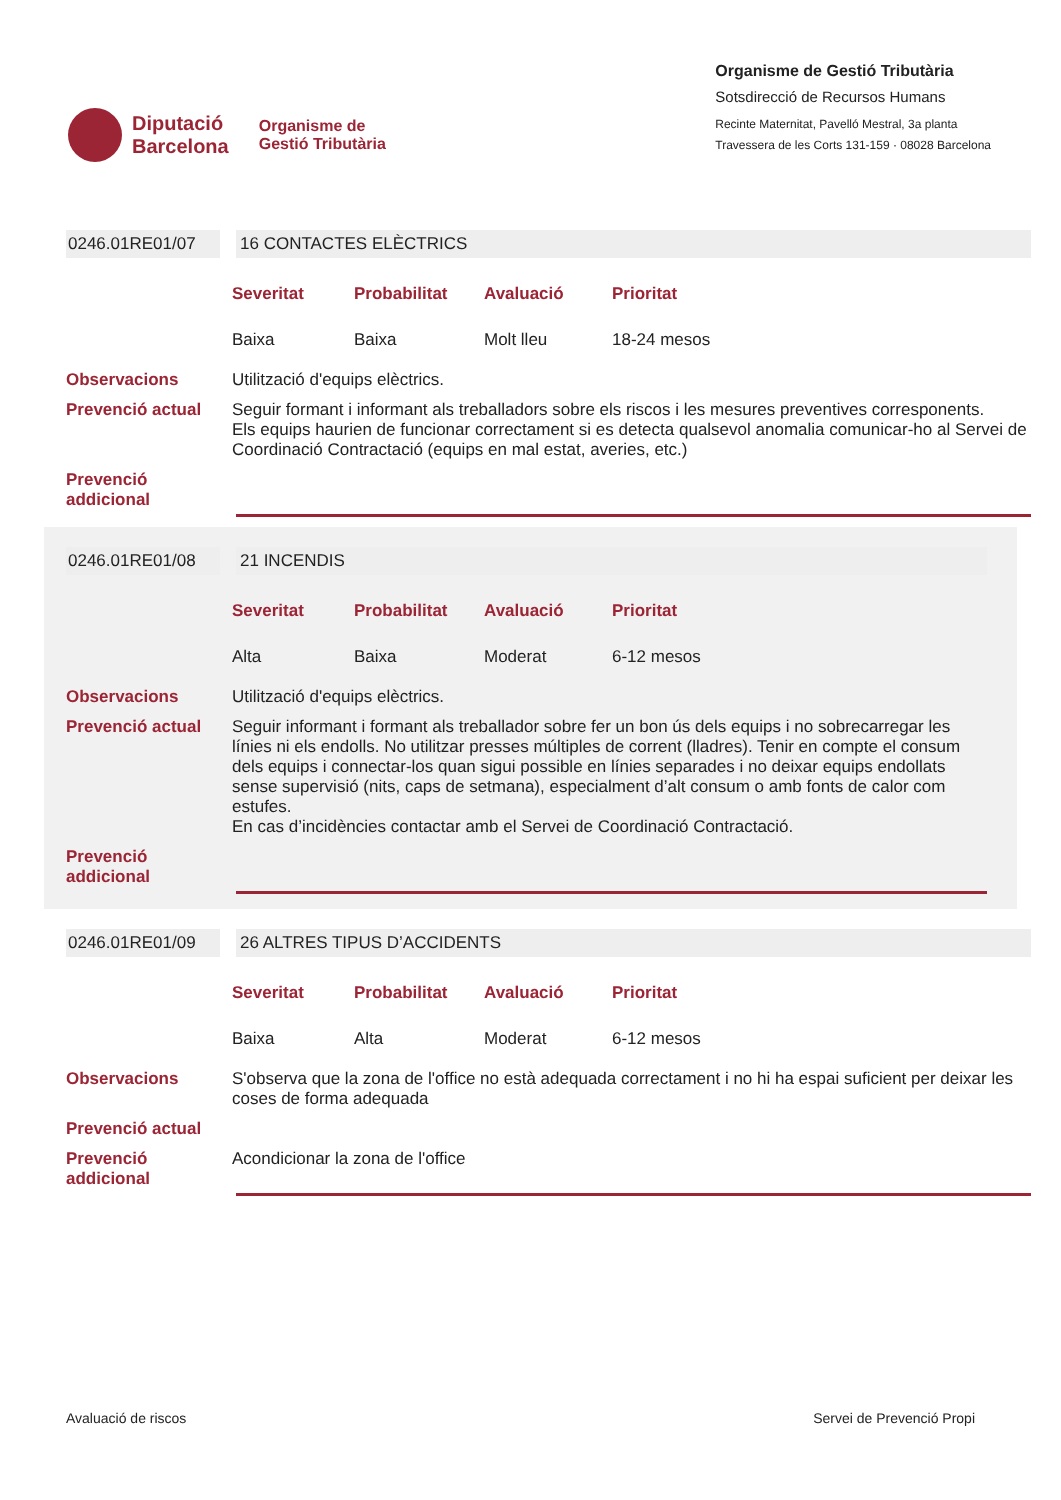Diputació
Barcelona
Organisme de
Gestió Tributària
Organisme de Gestió Tributària
Sotsdirecció de Recursos Humans
Recinte Maternitat, Pavelló Mestral, 3a planta
Travessera de les Corts 131-159 · 08028 Barcelona
0246.01RE01/07 16 CONTACTES ELÈCTRICS
Severitat Probabilitat Avaluació Prioritat Baixa Baixa Molt lleu 18-24 mesos
Observacions Utilització d'equips elèctrics.
Prevenció actual Seguir formant i informant als treballadors sobre els riscos i les mesures preventives corresponents.
Els equips haurien de funcionar correctament si es detecta qualsevol anomalia comunicar-ho al Servei de Coordinació Contractació (equips en mal estat, averies, etc.)
Prevenció addicional
0246.01RE01/08 21 INCENDIS
Severitat Probabilitat Avaluació Prioritat Alta Baixa Moderat 6-12 mesos
Observacions Utilització d'equips elèctrics.
Prevenció actual Seguir informant i formant als treballador sobre fer un bon ús dels equips i no sobrecarregar les línies ni els endolls. No utilitzar presses múltiples de corrent (lladres). Tenir en compte el consum dels equips i connectar-los quan sigui possible en línies separades i no deixar equips endollats sense supervisió (nits, caps de setmana), especialment d’alt consum o amb fonts de calor com estufes.
En cas d’incidències contactar amb el Servei de Coordinació Contractació.
Prevenció addicional
0246.01RE01/09 26 ALTRES TIPUS D’ACCIDENTS
Severitat Probabilitat Avaluació Prioritat Baixa Alta Moderat 6-12 mesos
Observacions S'observa que la zona de l'office no està adequada correctament i no hi ha espai suficient per deixar les coses de forma adequada
Prevenció actual
Prevenció addicional
Acondicionar la zona de l'office
Avaluació de riscos Servei de Prevenció Propi